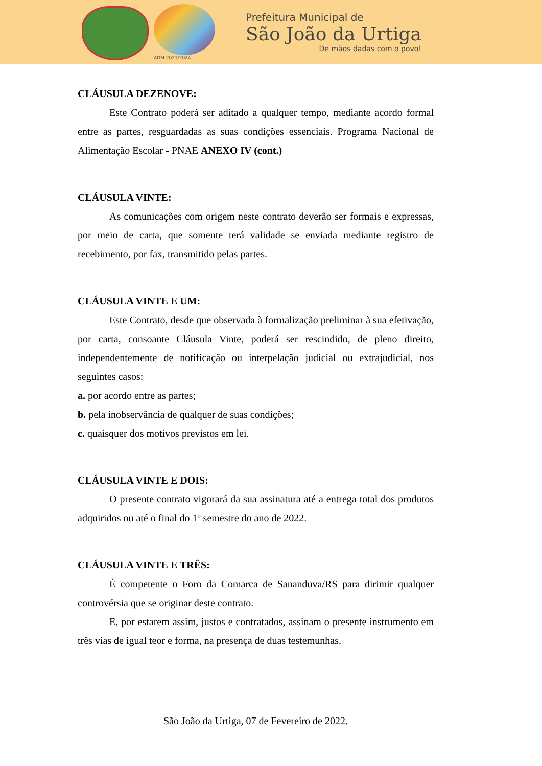ADM 2021/2024
Prefeitura Municipal de
São João da Urtiga
De mãos dadas com o povo!
CLÁUSULA DEZENOVE:
Este Contrato poderá ser aditado a qualquer tempo, mediante acordo formal entre as partes, resguardadas as suas condições essenciais. Programa Nacional de Alimentação Escolar - PNAE ANEXO IV (cont.)
CLÁUSULA VINTE:
As comunicações com origem neste contrato deverão ser formais e expressas, por meio de carta, que somente terá validade se enviada mediante registro de recebimento, por fax, transmitido pelas partes.
CLÁUSULA VINTE E UM:
Este Contrato, desde que observada à formalização preliminar à sua efetivação, por carta, consoante Cláusula Vinte, poderá ser rescindido, de pleno direito, independentemente de notificação ou interpelação judicial ou extrajudicial, nos seguintes casos:
a. por acordo entre as partes;
b. pela inobservância de qualquer de suas condições;
c. quaisquer dos motivos previstos em lei.
CLÁUSULA VINTE E DOIS:
O presente contrato vigorará da sua assinatura até a entrega total dos produtos adquiridos ou até o final do 1º semestre do ano de 2022.
CLÁUSULA VINTE E TRÊS:
É competente o Foro da Comarca de Sananduva/RS para dirimir qualquer controvérsia que se originar deste contrato.
E, por estarem assim, justos e contratados, assinam o presente instrumento em três vias de igual teor e forma, na presença de duas testemunhas.
São João da Urtiga, 07 de Fevereiro de 2022.